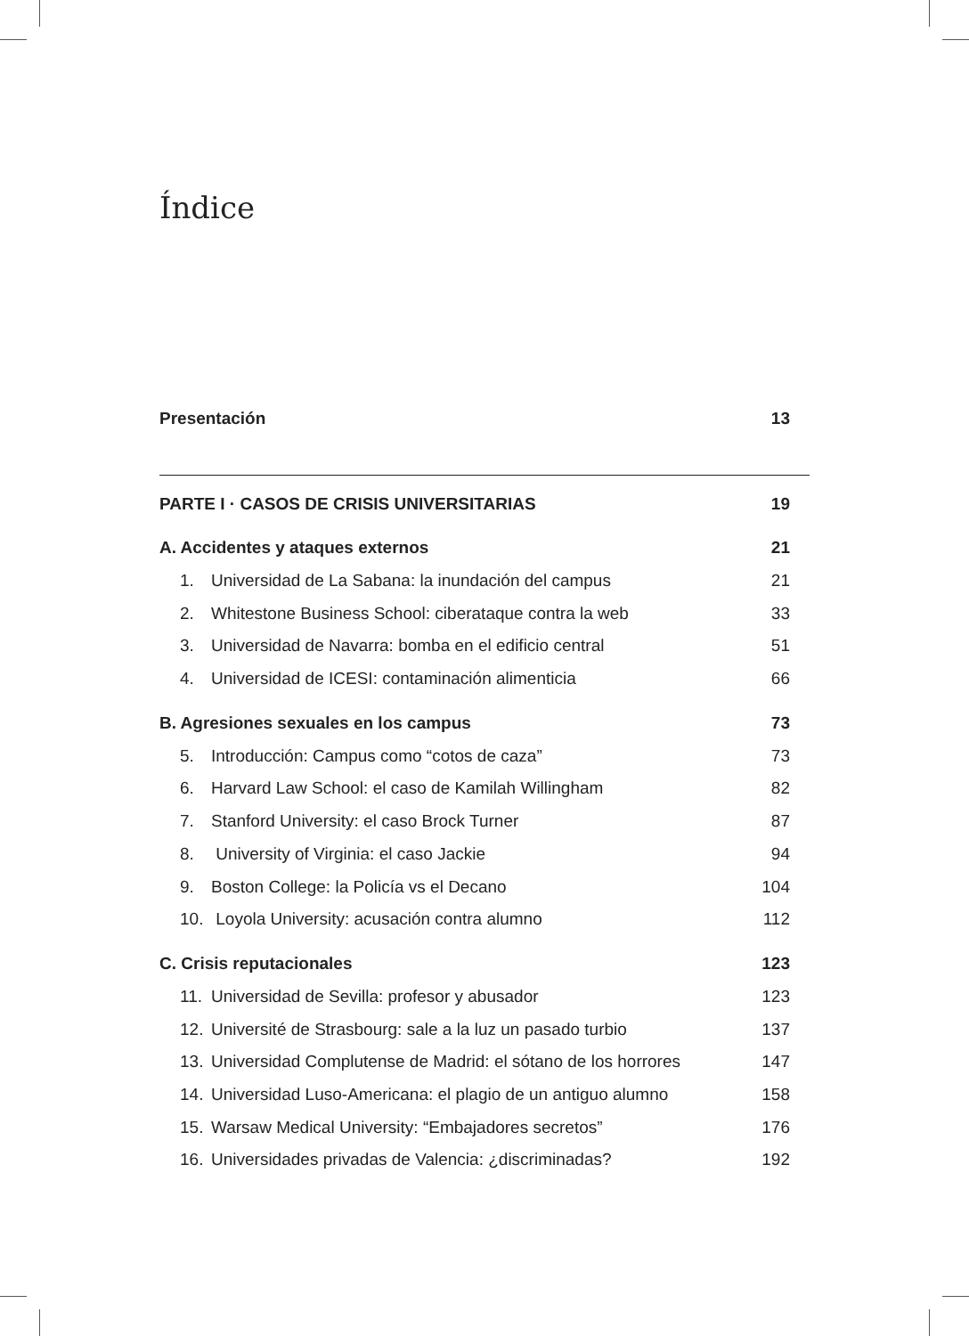Índice
Presentación 13
PARTE I · CASOS DE CRISIS UNIVERSITARIAS 19
A. Accidentes y ataques externos 21
1. Universidad de La Sabana: la inundación del campus 21
2. Whitestone Business School: ciberataque contra la web 33
3. Universidad de Navarra: bomba en el edificio central 51
4. Universidad de ICESI: contaminación alimenticia 66
B. Agresiones sexuales en los campus 73
5. Introducción: Campus como “cotos de caza” 73
6. Harvard Law School: el caso de Kamilah Willingham 82
7. Stanford University: el caso Brock Turner 87
8. University of Virginia: el caso Jackie 94
9. Boston College: la Policía vs el Decano 104
10. Loyola University: acusación contra alumno 112
C. Crisis reputacionales 123
11. Universidad de Sevilla: profesor y abusador 123
12. Université de Strasbourg: sale a la luz un pasado turbio 137
13. Universidad Complutense de Madrid: el sótano de los horrores 147
14. Universidad Luso-Americana: el plagio de un antiguo alumno 158
15. Warsaw Medical University: “Embajadores secretos” 176
16. Universidades privadas de Valencia: ¿discriminadas? 192